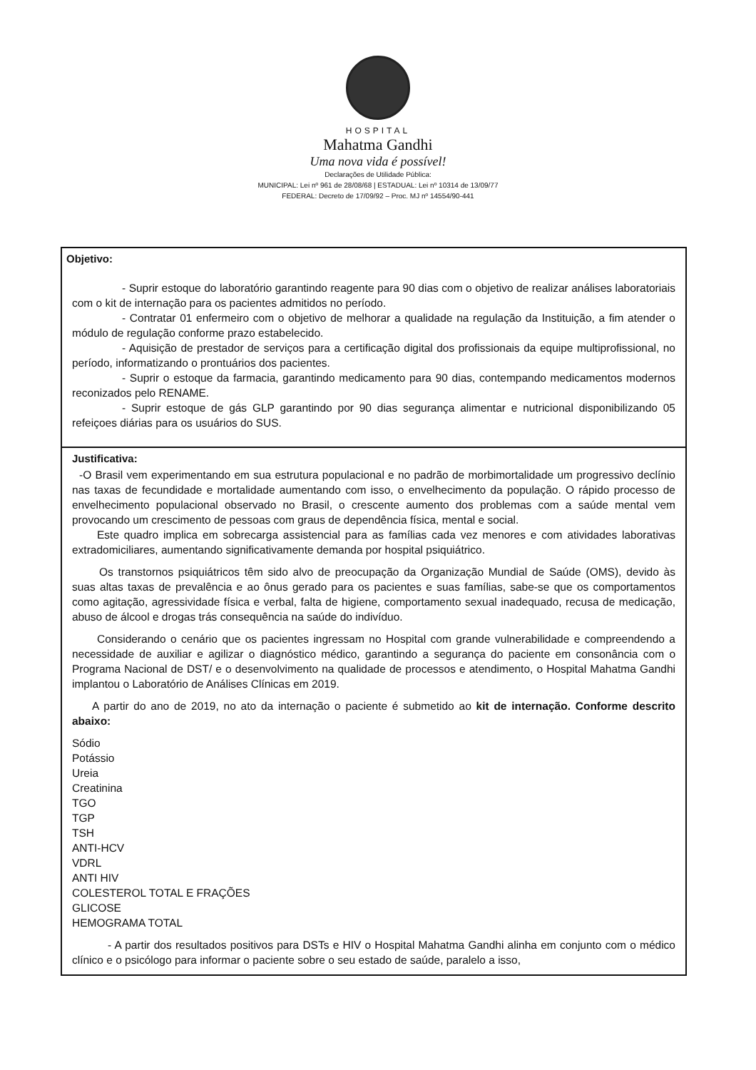HOSPITAL
Mahatma Gandhi
Uma nova vida é possível!
Declarações de Utilidade Pública:
MUNICIPAL: Lei nº 961 de 28/08/68 | ESTADUAL: Lei nº 10314 de 13/09/77
FEDERAL: Decreto de 17/09/92 – Proc. MJ nº 14554/90-441
Objetivo:
- Suprir estoque do laboratório garantindo reagente para 90 dias com o objetivo de realizar análises laboratoriais com o kit de internação para os pacientes admitidos no período.
- Contratar 01 enfermeiro com o objetivo de melhorar a qualidade na regulação da Instituição, a fim atender o módulo de regulação conforme prazo estabelecido.
- Aquisição de prestador de serviços para a certificação digital dos profissionais da equipe multiprofissional, no período, informatizando o prontuários dos pacientes.
- Suprir o estoque da farmacia, garantindo medicamento para 90 dias, contempando medicamentos modernos reconizados pelo RENAME.
- Suprir estoque de gás GLP garantindo por 90 dias segurança alimentar e nutricional disponibilizando 05 refeiçoes diárias para os usuários do SUS.
Justificativa:
-O Brasil vem experimentando em sua estrutura populacional e no padrão de morbimortalidade um progressivo declínio nas taxas de fecundidade e mortalidade aumentando com isso, o envelhecimento da população. O rápido processo de envelhecimento populacional observado no Brasil, o crescente aumento dos problemas com a saúde mental vem provocando um crescimento de pessoas com graus de dependência física, mental e social.
Este quadro implica em sobrecarga assistencial para as famílias cada vez menores e com atividades laborativas extradomiciliares, aumentando significativamente demanda por hospital psiquiátrico.
Os transtornos psiquiátricos têm sido alvo de preocupação da Organização Mundial de Saúde (OMS), devido às suas altas taxas de prevalência e ao ônus gerado para os pacientes e suas famílias, sabe-se que os comportamentos como agitação, agressividade física e verbal, falta de higiene, comportamento sexual inadequado, recusa de medicação, abuso de álcool e drogas trás consequência na saúde do indivíduo.
Considerando o cenário que os pacientes ingressam no Hospital com grande vulnerabilidade e compreendendo a necessidade de auxiliar e agilizar o diagnóstico médico, garantindo a segurança do paciente em consonância com o Programa Nacional de DST/ e o desenvolvimento na qualidade de processos e atendimento, o Hospital Mahatma Gandhi implantou o Laboratório de Análises Clínicas em 2019.
A partir do ano de 2019, no ato da internação o paciente é submetido ao kit de internação. Conforme descrito abaixo:
Sódio
Potássio
Ureia
Creatinina
TGO
TGP
TSH
ANTI-HCV
VDRL
ANTI HIV
COLESTEROL TOTAL E FRAÇÕES
GLICOSE
HEMOGRAMA TOTAL
- A partir dos resultados positivos para DSTs e HIV o Hospital Mahatma Gandhi alinha em conjunto com o médico clínico e o psicólogo para informar o paciente sobre o seu estado de saúde, paralelo a isso,